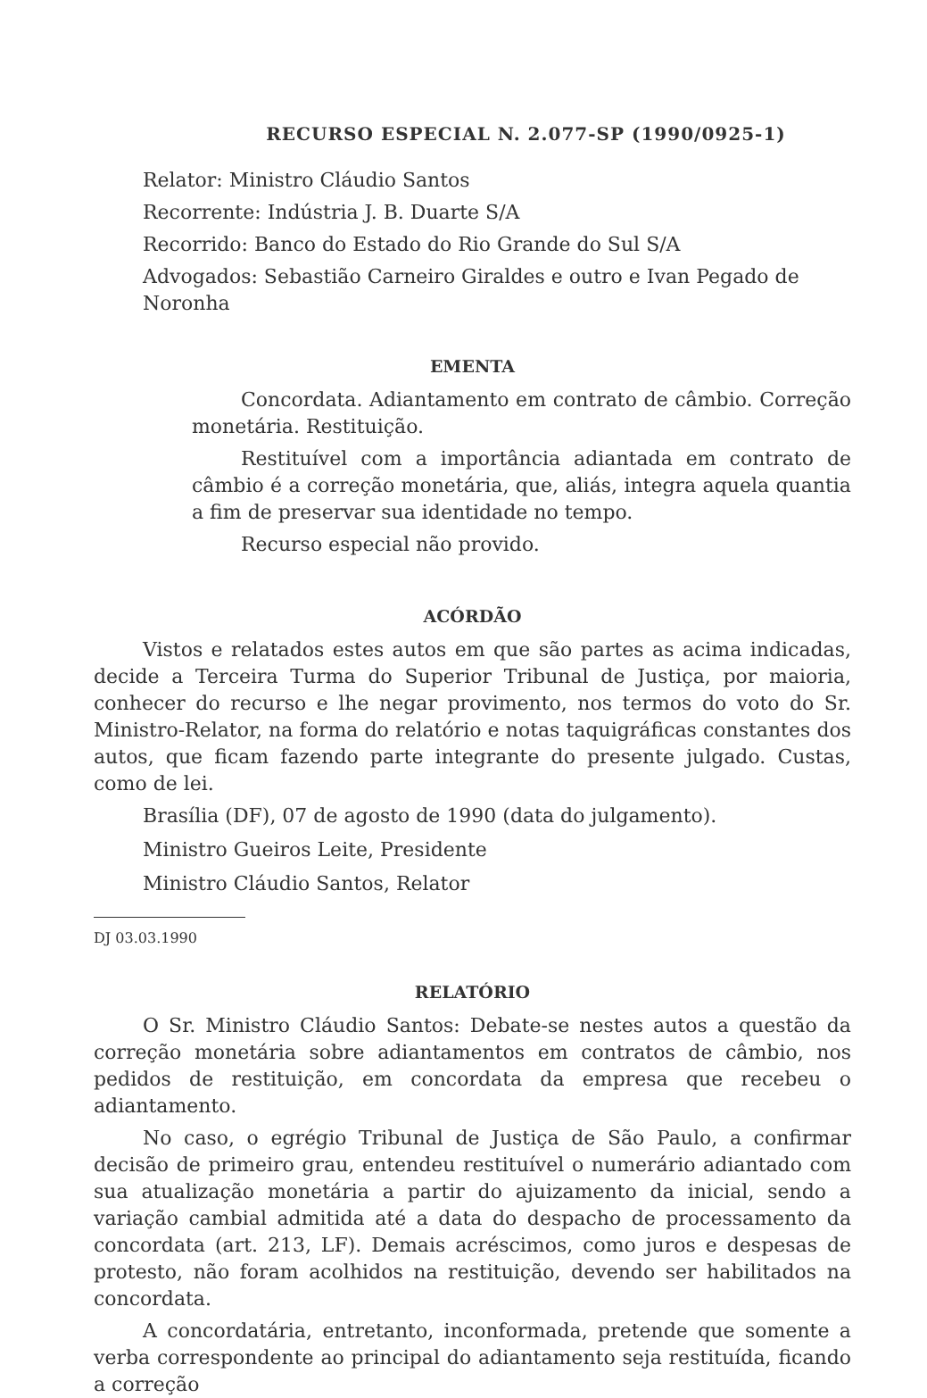RECURSO ESPECIAL N. 2.077-SP (1990/0925-1)
Relator: Ministro Cláudio Santos
Recorrente: Indústria J. B. Duarte S/A
Recorrido: Banco do Estado do Rio Grande do Sul S/A
Advogados: Sebastião Carneiro Giraldes e outro e Ivan Pegado de Noronha
EMENTA
Concordata. Adiantamento em contrato de câmbio. Correção monetária. Restituição.
Restituível com a importância adiantada em contrato de câmbio é a correção monetária, que, aliás, integra aquela quantia a fim de preservar sua identidade no tempo.
Recurso especial não provido.
ACÓRDÃO
Vistos e relatados estes autos em que são partes as acima indicadas, decide a Terceira Turma do Superior Tribunal de Justiça, por maioria, conhecer do recurso e lhe negar provimento, nos termos do voto do Sr. Ministro-Relator, na forma do relatório e notas taquigráficas constantes dos autos, que ficam fazendo parte integrante do presente julgado. Custas, como de lei.
Brasília (DF), 07 de agosto de 1990 (data do julgamento).
Ministro Gueiros Leite, Presidente
Ministro Cláudio Santos, Relator
DJ 03.03.1990
RELATÓRIO
O Sr. Ministro Cláudio Santos: Debate-se nestes autos a questão da correção monetária sobre adiantamentos em contratos de câmbio, nos pedidos de restituição, em concordata da empresa que recebeu o adiantamento.
No caso, o egrégio Tribunal de Justiça de São Paulo, a confirmar decisão de primeiro grau, entendeu restituível o numerário adiantado com sua atualização monetária a partir do ajuizamento da inicial, sendo a variação cambial admitida até a data do despacho de processamento da concordata (art. 213, LF). Demais acréscimos, como juros e despesas de protesto, não foram acolhidos na restituição, devendo ser habilitados na concordata.
A concordatária, entretanto, inconformada, pretende que somente a verba correspondente ao principal do adiantamento seja restituída, ficando a correção